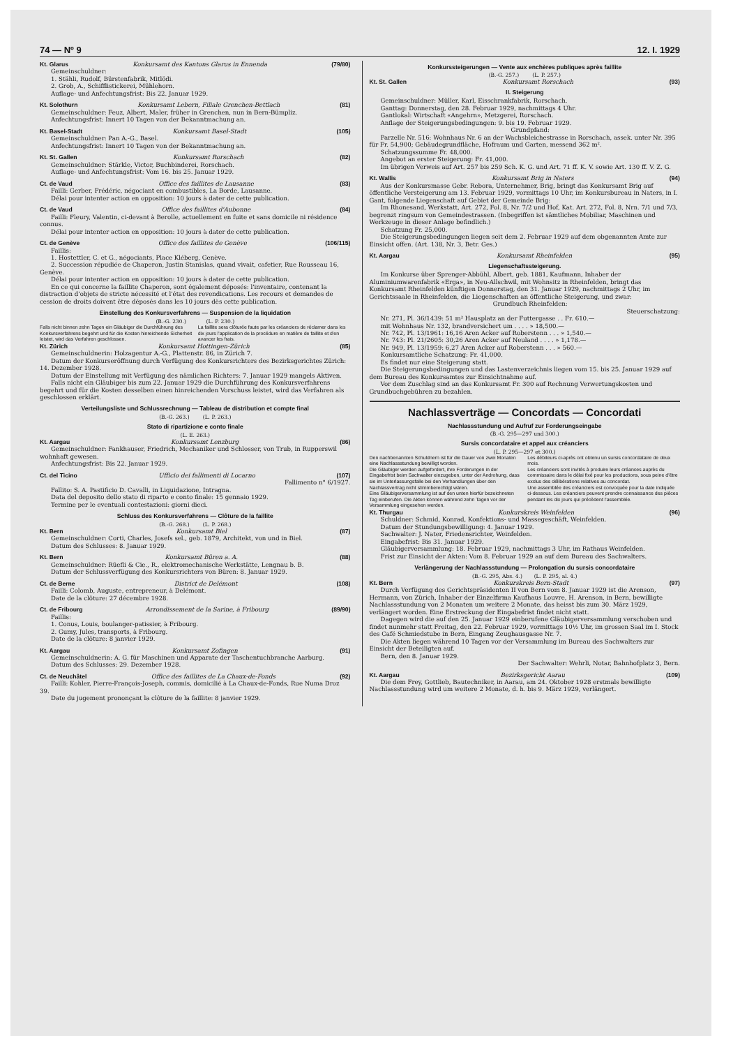74 — Nº 9 12. I. 1929
Kt. Glarus Konkursamt des Kantons Glarus in Ennenda (79/80)
Gemeinschuldner:
1. Stähli, Rudolf, Bürstenfabrik, Mitlödi.
2. Grob, A., Schifflistickerei, Mühlehorn.
Auflage- und Anfechtungsfrist: Bis 22. Januar 1929.
Kt. Solothurn Konkursamt Lebern, Filiale Grenchen-Bettlach (81)
Gemeinschuldner: Feuz, Albert, Maler, früher in Grenchen, nun in Bern-Bümpliz.
Anfechtungsfrist: Innert 10 Tagen von der Bekanntmachung an.
Kt. Basel-Stadt Konkursamt Basel-Stadt (105)
Gemeinschuldner: Pan A.-G., Basel.
Anfechtungsfrist: Innert 10 Tagen von der Bekanntmachung an.
Kt. St. Gallen Konkursamt Rorschach (82)
Gemeinschuldner: Stärkle, Victor, Buchbinderei, Rorschach.
Auflage- und Anfechtungsfrist: Vom 16. bis 25. Januar 1929.
Ct. de Vaud Office des faillites de Lausanne (83)
Failli: Gerber, Frédéric, négociant en combustibles, La Borde, Lausanne.
Délai pour intenter action en opposition: 10 jours à dater de cette publication.
Ct. de Vaud Office des faillites d'Aubonne (84)
Failli: Fleury, Valentin, ci-devant à Berolle, actuellement en fuite et sans domicile ni résidence connus.
Délai pour intenter action en opposition: 10 jours à dater de cette publication.
Ct. de Genève Office des faillites de Genève (106/115)
Faillis:
1. Hostettler, C. et G., négociants, Place Kléberg, Genève.
2. Succession répudiée de Chaperon, Justin Stanislas, quand vivait, cafetier, Rue Rousseau 16, Genève.
Délai pour intenter action en opposition: 10 jours à dater de cette publication.
En ce qui concerne la faillite Chaperon, sont également déposés: l'inventaire, contenant la distraction d'objets de stricte nécessité et l'état des revendications. Les recours et demandes de cession de droits doivent être déposés dans les 10 jours dès cette publication.
Einstellung des Konkursverfahrens — Suspension de la liquidation
(B.-G. 230.) (L. P. 230.)
Falls nicht binnen zehn Tagen ein Gläubiger die Durchführung des Konkursverfahrens begehrt und für die Kosten hinreichende Sicherheit leistet, wird das Verfahren geschlossen.
La faillite sera clôturée faute par les créanciers de réclamer dans les dix jours l'application de la procédure en matière de faillite et d'en avancer les frais.
Kt. Zürich Konkursamt Hottingen-Zürich (85)
Gemeinschuldnerin: Holzagentur A.-G., Plattenstr. 86, in Zürich 7.
Datum der Konkurseröffnung durch Verfügung des Konkursrichters des Bezirksgerichtes Zürich: 14. Dezember 1928.
Datum der Einstellung mit Verfügung des nämlichen Richters: 7. Januar 1929 mangels Aktiven.
Falls nicht ein Gläubiger bis zum 22. Januar 1929 die Durchführung des Konkursverfahrens begehrt und für die Kosten desselben einen hinreichenden Vorschuss leistet, wird das Verfahren als geschlossen erklärt.
Verteilungsliste und Schlussrechnung — Tableau de distribution et compte final
(B.-G. 263.) (L. P. 263.)
Stato di ripartizione e conto finale
(L. E. 263.)
Kt. Aargau Konkursamt Lenzburg (86)
Gemeinschuldner: Fankhauser, Friedrich, Mechaniker und Schlosser, von Trub, in Rupperswil wohnhaft gewesen.
Anfechtungsfrist: Bis 22. Januar 1929.
Ct. del Ticino Ufficio dei fallimenti di Locarno (107)
Fallimento n° 6/1927.
Fallito: S. A. Pastificio D. Cavalli, in Liquidazione, Intragna.
Data del deposito dello stato di riparto e conto finale: 15 gennaio 1929.
Termine per le eventuali contestazioni: giorni dieci.
Schluss des Konkursverfahrens — Clôture de la faillite
(B.-G. 268.) (L. P. 268.)
Kt. Bern Konkursamt Biel (87)
Gemeinschuldner: Corti, Charles, Josefs sel., geb. 1879, Architekt, von und in Biel.
Datum des Schlusses: 8. Januar 1929.
Kt. Bern Konkursamt Büren a. A. (88)
Gemeinschuldner: Rüefli & Cie., R., elektromechanische Werkstätte, Lengnau b. B.
Datum der Schlussverfügung des Konkursrichters von Büren: 8. Januar 1929.
Ct. de Berne District de Delémont (108)
Failli: Colomb, Auguste, entrepreneur, à Delémont.
Date de la clôture: 27 décembre 1928.
Ct. de Fribourg Arrondissement de la Sarine, à Fribourg (89/90)
Faillis:
1. Conus, Louis, boulanger-patissier, à Fribourg.
2. Gumy, Jules, transports, à Fribourg.
Date de la clôture: 8 janvier 1929.
Kt. Aargau Konkursamt Zofingen (91)
Gemeinschuldnerin: A. G. für Maschinen und Apparate der Taschentuchbranche Aarburg.
Datum des Schlusses: 29. Dezember 1928.
Ct. de Neuchâtel Office des faillites de La Chaux-de-Fonds (92)
Failli: Kohler, Pierre-François-Joseph, commis, domicilié à La Chaux-de-Fonds, Rue Numa Droz 39.
Date du jugement prononçant la clôture de la faillite: 8 janvier 1929.
Konkurssteigerungen — Vente aux enchères publiques après faillite
(B.-G. 257.) (L. P. 257.)
Kt. St. Gallen Konkursamt Rorschach (93)
II. Steigerung
Gemeinschuldner: Müller, Karl, Eisschrankfabrik, Rorschach.
Ganttag: Donnerstag, den 28. Februar 1929, nachmittags 4 Uhr.
Gantlokal: Wirtschaft «Angehrn», Metzgerei, Rorschach.
Anflage der Steigerungsbedingungen: 9. bis 19. Februar 1929.
Grundpfand:
Parzelle Nr. 516: Wohnhaus Nr. 6 an der Wachsbleichestrasse in Rorschach, assek. unter Nr. 395 für Fr. 54,900; Gebäudegrundfläche, Hofraum und Garten, messend 362 m².
Schatzungssumme Fr. 48,000.
Angebot an erster Steigerung: Fr. 41,000.
Im übrigen Verweis auf Art. 257 bis 259 Sch. K. G. und Art. 71 ff. K. V. sowie Art. 130 ff. V. Z. G.
Kt. Wallis Konkursamt Brig in Naters (94)
Aus der Konkursmasse Gebr. Rebora, Unternehmer, Brig, bringt das Konkursamt Brig auf öffentliche Versteigerung am 13. Februar 1929, vormittags 10 Uhr, im Konkursbureau in Naters, in I. Gant, folgende Liegenschaft auf Gebiet der Gemeinde Brig:
Im Rhonesand, Werkstatt, Art. 272, Fol. 8, Nr. 7/2 und Hof, Kat. Art. 272, Fol. 8, Nrn. 7/1 und 7/3, begrenzt ringsum von Gemeindestrassen. (Inbegriffen ist sämtliches Mobiliar, Maschinen und Werkzeuge in dieser Anlage befindlich.)
Schatzung Fr. 25,000.
Die Steigerungsbedingungen liegen seit dem 2. Februar 1929 auf dem obgenannten Amte zur Einsicht offen. (Art. 138, Nr. 3, Betr. Ges.)
Kt. Aargau Konkursamt Rheinfelden (95)
Liegenschaftssteigerung.
Im Konkurse über Sprenger-Abbühl, Albert, geb. 1881, Kaufmann, Inhaber der Aluminiumwarenfabrik «Erga», in Neu-Allschwil, mit Wohnsitz in Rheinfelden, bringt das Konkursamt Rheinfelden künftigen Donnerstag, den 31. Januar 1929, nachmittags 2 Uhr, im Gerichtssaale in Rheinfelden, die Liegenschaften an öffentliche Steigerung, und zwar:
Grundbuch Rheinfelden:
Steuerschatzung:
Nr. 271, Pl. 36/1439: 51 m² Hausplatz an der Futtergasse . . Fr. 610.—
mit Wohnhaus Nr. 132, brandversichert um . . . . » 18,500.—
Nr. 742, Pl. 13/1961: 16,16 Aren Acker auf Roberstenn . . . » 1,540.—
Nr. 743: Pl. 21/2605: 30,26 Aren Acker auf Neuland . . . . » 1,178.—
Nr. 949, Pl. 13/1959: 6,27 Aren Acker auf Roberstenn . . . » 560.—
Konkursamtliche Schatzung: Fr. 41,000.
Es findet nur eine Steigerung statt.
Die Steigerungsbedingungen und das Lastenverzeichnis liegen vom 15. bis 25. Januar 1929 auf dem Bureau des Konkursamtes zur Einsichtnahme auf.
Vor dem Zuschlag sind an das Konkursamt Fr. 300 auf Rechnung Verwertungskosten und Grundbuchgebühren zu bezahlen.
Nachlassverträge — Concordats — Concordati
Nachlassstundung und Aufruf zur Forderungseingabe
(B.-G. 295—297 und 300.)
Sursis concordataire et appel aux créanciers
(L. P. 295—297 et 300.)
Den nachbenannten Schuldnern ist für die Dauer von zwei Monaten eine Nachlassstundung bewilligt worden.
Die Gläubiger werden aufgefordert, ihre Forderungen in der Eingabefrist beim Sachwalter einzugeben, unter der Androhung, dass sie im Unterlassungsfalle bei den Verhandlungen über den Nachlassvertrag nicht stimmberechtigt wären.
Eine Gläubigerversammlung ist auf den unten hierfür bezeichneten Tag einberufen. Die Akten können während zehn Tagen vor der Versammlung eingesehen werden.
Les débiteurs ci-après ont obtenu un sursis concordataire de deux mois.
Les créanciers sont invités à produire leurs créances auprès du commissaire dans le délai fixé pour les productions, sous peine d'être exclus des délibérations relatives au concordat.
Une assemblée des créanciers est convoquée pour la date indiquée ci-dessous. Les créanciers peuvent prendre connaissance des pièces pendant les dix jours qui précèdent l'assemblée.
Kt. Thurgau Konkurskreis Weinfelden (96)
Schuldner: Schmid, Konrad, Konfektions- und Massegeschäft, Weinfelden.
Datum der Stundungsbewilligung: 4. Januar 1929.
Sachwalter: J. Nater, Friedensrichter, Weinfelden.
Eingabefrist: Bis 31. Januar 1929.
Gläubigerversammlung: 18. Februar 1929, nachmittags 3 Uhr, im Rathaus Weinfelden.
Frist zur Einsicht der Akten: Vom 8. Februar 1929 an auf dem Bureau des Sachwalters.
Verlängerung der Nachlassstundung — Prolongation du sursis concordataire
(B.-G. 295, Abs. 4.) (L. P. 295, al. 4.)
Kt. Bern Konkurskreis Bern-Stadt (97)
Durch Verfügung des Gerichtspräsidenten II von Bern vom 8. Januar 1929 ist die Arenson, Hermann, von Zürich, Inhaber der Einzelfirma Kaufhaus Louvre, H. Arenson, in Bern, bewilligte Nachlassstundung von 2 Monaten um weitere 2 Monate, das heisst bis zum 30. März 1929, verlängert worden. Eine Erstreckung der Eingabefrist findet nicht statt.
Dagegen wird die auf den 25. Januar 1929 einberufene Gläubigerversammlung verschoben und findet nunmehr statt Freitag, den 22. Februar 1929, vormittags 10½ Uhr, im grossen Saal im I. Stock des Café Schmiedstube in Bern, Eingang Zeughausgasse Nr. 7.
Die Akten liegen während 10 Tagen vor der Versammlung im Bureau des Sachwalters zur Einsicht der Beteiligten auf.
Bern, den 8. Januar 1929.
Der Sachwalter: Wehrli, Notar, Bahnhofplatz 3, Bern.
Kt. Aargau Bezirksgericht Aarau (109)
Die dem Frey, Gottlieb, Bautechniker, in Aarau, am 24. Oktober 1928 erstmals bewilligte Nachlassstundung wird um weitere 2 Monate, d. h. bis 9. März 1929, verlängert.